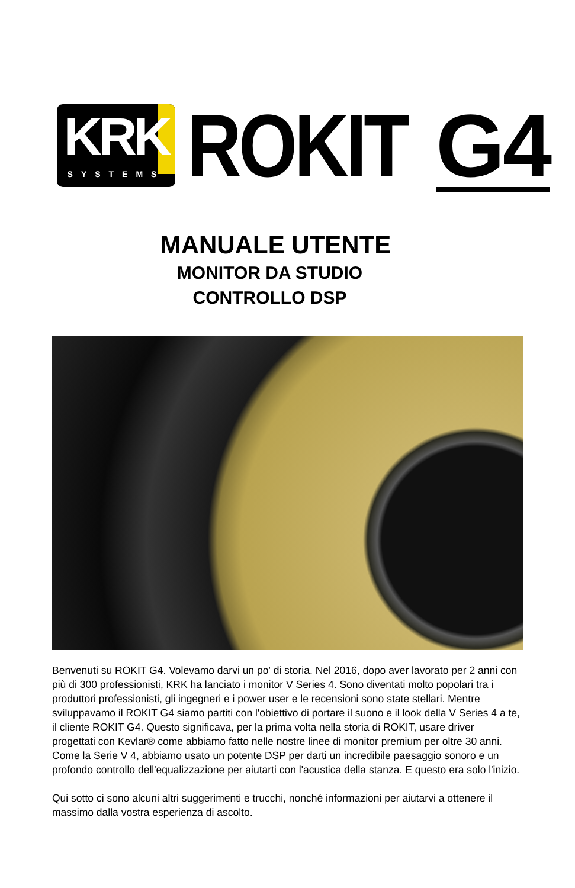KRK
SYSTEMS
ROKIT
G4
MANUALE UTENTE
MONITOR DA STUDIO
CONTROLLO DSP
Benvenuti su ROKIT G4. Volevamo darvi un po' di storia. Nel 2016, dopo aver lavorato per 2 anni con più di 300 professionisti, KRK ha lanciato i monitor V Series 4. Sono diventati molto popolari tra i produttori professionisti, gli ingegneri e i power user e le recensioni sono state stellari. Mentre sviluppavamo il ROKIT G4 siamo partiti con l'obiettivo di portare il suono e il look della V Series 4 a te, il cliente ROKIT G4. Questo significava, per la prima volta nella storia di ROKIT, usare driver progettati con Kevlar® come abbiamo fatto nelle nostre linee di monitor premium per oltre 30 anni. Come la Serie V 4, abbiamo usato un potente DSP per darti un incredibile paesaggio sonoro e un profondo controllo dell'equalizzazione per aiutarti con l'acustica della stanza. E questo era solo l'inizio.
Qui sotto ci sono alcuni altri suggerimenti e trucchi, nonché informazioni per aiutarvi a ottenere il massimo dalla vostra esperienza di ascolto.